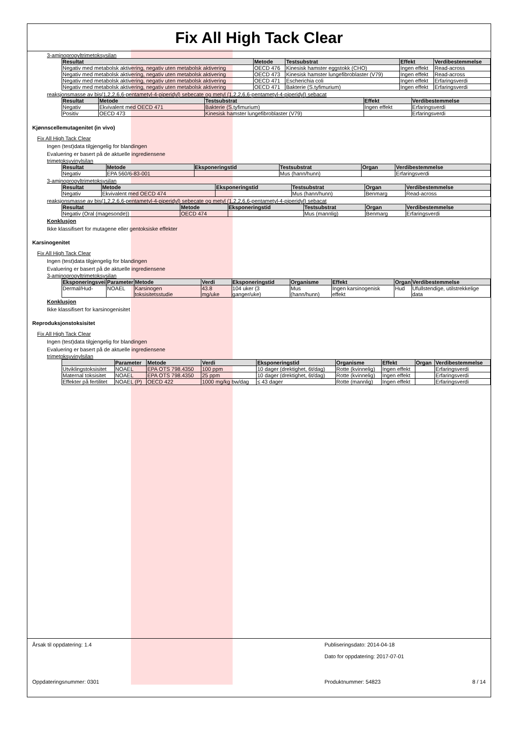Fix All High Tack Clear
3-aminopropyltrimetoksysilan
| Resultat | Metode | Testsubstrat | Effekt | Verdibestemmelse |
| --- | --- | --- | --- | --- |
| Negativ med metabolsk aktivering, negativ uten metabolsk aktivering | OECD 476 | Kinesisk hamster eggstokk (CHO) | Ingen effekt | Read-across |
| Negativ med metabolsk aktivering, negativ uten metabolsk aktivering | OECD 473 | Kinesisk hamster lungefibroblaster (V79) | Ingen effekt | Read-across |
| Negativ med metabolsk aktivering, negativ uten metabolsk aktivering | OECD 471 | Escherichia coli | Ingen effekt | Erfaringsverdi |
| Negativ med metabolsk aktivering, negativ uten metabolsk aktivering | OECD 471 | Bakterie (S.tyfimurium) | Ingen effekt | Erfaringsverdi |
reaksjonsmasse av bis(1,2,2,6,6-pentametyl-4-piperidyl) sebecate og metyl (1,2,2,6,6-pentametyl-4-piperidyl) sebacat
| Resultat | Metode | Testsubstrat | Effekt | Verdibestemmelse |
| --- | --- | --- | --- | --- |
| Negativ | Ekvivalent med OECD 471 | Bakterie (S.tyfimurium) | Ingen effekt | Erfaringsverdi |
| Positiv | OECD 473 | Kinesisk hamster lungefibroblaster (V79) | | Erfaringsverdi |
Kjønnscellemutagenitet (in vivo)
Fix All High Tack Clear
Ingen (test)data tilgjengelig for blandingen
Evaluering er basert på de aktuelle ingrediensene
trimetoksyvinylsilan
| Resultat | Metode | Eksponeringstid | Testsubstrat | Organ | Verdibestemmelse |
| --- | --- | --- | --- | --- | --- |
| Negativ | EPA 560/6-83-001 | | Mus (hann/hunn) | | Erfaringsverdi |
3-aminopropyltrimetoksysilan
| Resultat | Metode | Eksponeringstid | Testsubstrat | Organ | Verdibestemmelse |
| --- | --- | --- | --- | --- | --- |
| Negativ | Ekvivalent med OECD 474 | | Mus (hann/hunn) | Benmarg | Read-across |
reaksjonsmasse av bis(1,2,2,6,6-pentametyl-4-piperidyl) sebecate og metyl (1,2,2,6,6-pentametyl-4-piperidyl) sebacat
| Resultat | Metode | Eksponeringstid | Testsubstrat | Organ | Verdibestemmelse |
| --- | --- | --- | --- | --- | --- |
| Negativ (Oral (magesonde)) | OECD 474 | | Mus (mannlig) | Benmarg | Erfaringsverdi |
Konklusjon
Ikke klassifisert for mutagene eller gentoksiske effekter
Karsinogenitet
Fix All High Tack Clear
Ingen (test)data tilgjengelig for blandingen
Evaluering er basert på de aktuelle ingrediensene
3-aminopropyltrimetoksysilan
| Eksponeringsvei | Parameter | Metode | Verdi | Eksponeringstid | Organisme | Effekt | Organ | Verdibestemmelse |
| --- | --- | --- | --- | --- | --- | --- | --- | --- |
| Dermal/Hud- | NOAEL | Karsinogen toksisitetsstudie | 43.8 mg/uke | 104 uker (3 ganger/uke) | Mus (hann/hunn) | Ingen karsinogenisk effekt | Hud | Ufullstendige, utilstrekkelige data |
Konklusjon
Ikke klassifisert for karsinogenisitet
Reproduksjonstoksisitet
Fix All High Tack Clear
Ingen (test)data tilgjengelig for blandingen
Evaluering er basert på de aktuelle ingrediensene
trimetoksyvinylsilan
| | Parameter | Metode | Verdi | Eksponeringstid | Organisme | Effekt | Organ | Verdibestemmelse |
| --- | --- | --- | --- | --- | --- | --- | --- | --- |
| Utviklingstoksisitet | NOAEL | EPA OTS 798.4350 | 100 ppm | 10 dager (drektighet, 6t/dag) | Rotte (kvinnelig) | Ingen effekt | | Erfaringsverdi |
| Maternal toksisitet | NOAEL | EPA OTS 798.4350 | 25 ppm | 10 dager (drektighet, 6t/dag) | Rotte (kvinnelig) | Ingen effekt | | Erfaringsverdi |
| Effekter på fertilitet | NOAEL (P) | OECD 422 | 1000 mg/kg bw/dag | ≤ 43 dager | Rotte (mannlig) | Ingen effekt | | Erfaringsverdi |
Årsak til oppdatering: 1.4 Publiseringsdato: 2014-04-18
Dato for oppdatering: 2017-07-01
Oppdateringsnummer: 0301 Produktnummer: 54823 8 / 14